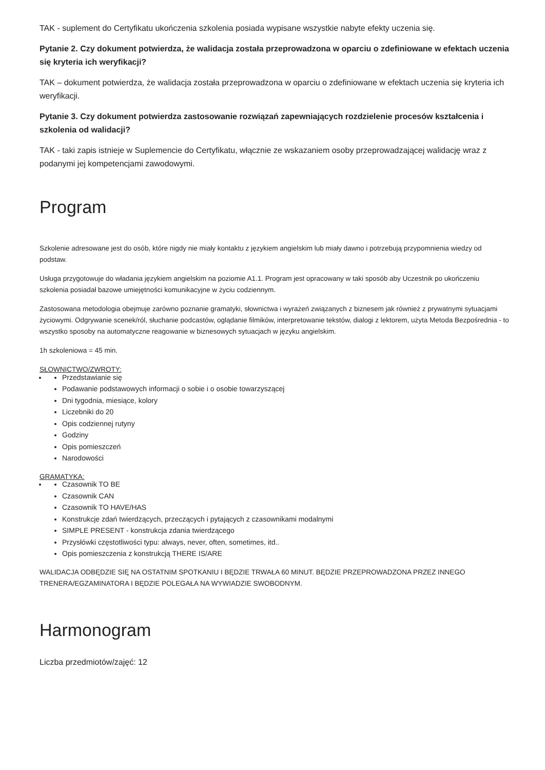TAK - suplement do Certyfikatu ukończenia szkolenia posiada wypisane wszystkie nabyte efekty uczenia się.
Pytanie 2. Czy dokument potwierdza, że walidacja została przeprowadzona w oparciu o zdefiniowane w efektach uczenia się kryteria ich weryfikacji?
TAK – dokument potwierdza, że walidacja została przeprowadzona w oparciu o zdefiniowane w efektach uczenia się kryteria ich weryfikacji.
Pytanie 3. Czy dokument potwierdza zastosowanie rozwiązań zapewniających rozdzielenie procesów kształcenia i szkolenia od walidacji?
TAK - taki zapis istnieje w Suplemencie do Certyfikatu, włącznie ze wskazaniem osoby przeprowadzającej walidację wraz z podanymi jej kompetencjami zawodowymi.
Program
Szkolenie adresowane jest do osób, które nigdy nie miały kontaktu z językiem angielskim lub miały dawno i potrzebują przypomnienia wiedzy od podstaw.
Usługa przygotowuje do władania językiem angielskim na poziomie A1.1. Program jest opracowany w taki sposób aby Uczestnik po ukończeniu szkolenia posiadał bazowe umiejętności komunikacyjne w życiu codziennym.
Zastosowana metodologia obejmuje zarówno poznanie gramatyki, słownictwa i wyrażeń związanych z biznesem jak również z prywatnymi sytuacjami życiowymi. Odgrywanie scenek/ról, słuchanie podcastów, oglądanie filmików, interpretowanie tekstów, dialogi z lektorem, użyta Metoda Bezpośrednia - to wszystko sposoby na automatyczne reagowanie w biznesowych sytuacjach w języku angielskim.
1h szkoleniowa = 45 min.
SŁOWNICTWO/ZWROTY:
Przedstawianie się
Podawanie podstawowych informacji o sobie i o osobie towarzyszącej
Dni tygodnia, miesiące, kolory
Liczebniki do 20
Opis codziennej rutyny
Godziny
Opis pomieszczeń
Narodowości
GRAMATYKA:
Czasownik TO BE
Czasownik CAN
Czasownik TO HAVE/HAS
Konstrukcje zdań twierdzących, przeczących i pytających z czasownikami modalnymi
SIMPLE PRESENT - konstrukcja zdania twierdzącego
Przysłówki częstotliwości typu: always, never, often, sometimes, itd..
Opis pomieszczenia z konstrukcją THERE IS/ARE
WALIDACJA ODBĘDZIE SIĘ NA OSTATNIM SPOTKANIU I BĘDZIE TRWAŁA 60 MINUT. BĘDZIE PRZEPROWADZONA PRZEZ INNEGO TRENERA/EGZAMINATORA I BĘDZIE POLEGAŁA NA WYWIADZIE SWOBODNYM.
Harmonogram
Liczba przedmiotów/zajęć: 12